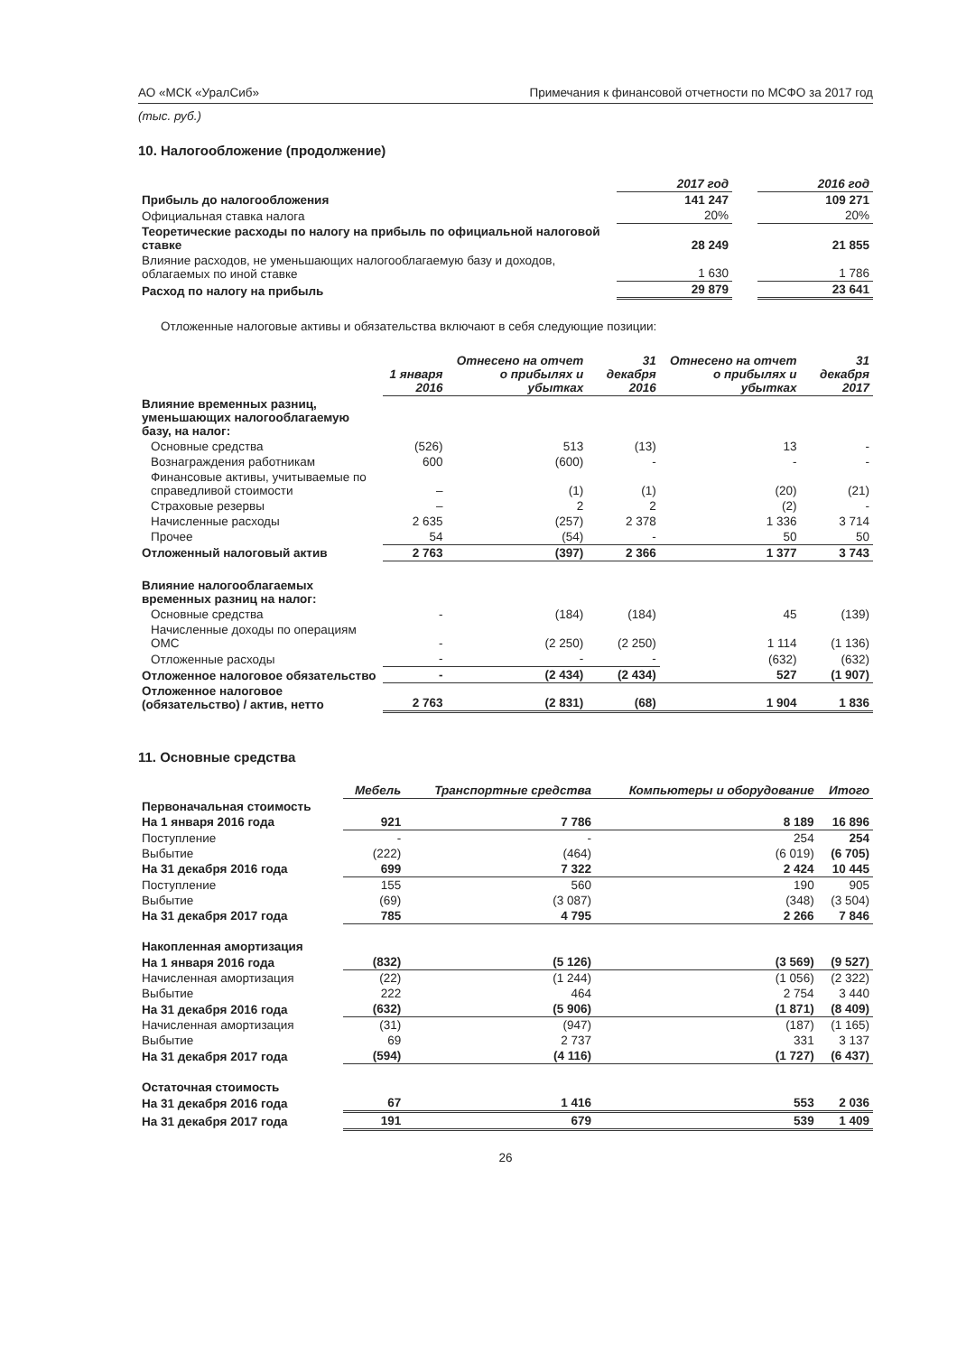АО «МСК «УралСиб» Примечания к финансовой отчетности по МСФО за 2017 год
(тыс. руб.)
10. Налогообложение (продолжение)
| | 2017 год | | 2016 год |
| Прибыль до налогообложения | 141 247 | | 109 271 |
| Официальная ставка налога | 20% | | 20% |
| Теоретические расходы по налогу на прибыль по официальной налоговой ставке | 28 249 | | 21 855 |
| Влияние расходов, не уменьшающих налогооблагаемую базу и доходов, облагаемых по иной ставке | 1 630 | | 1 786 |
| Расход по налогу на прибыль | 29 879 | | 23 641 |
Отложенные налоговые активы и обязательства включают в себя следующие позиции:
| | 1 января 2016 | Отнесено на отчет о прибылях и убытках | 31 декабря 2016 | Отнесено на отчет о прибылях и убытках | 31 декабря 2017 |
| Влияние временных разниц, уменьшающих налогооблагаемую базу, на налог: | | | | | |
| Основные средства | (526) | 513 | (13) | 13 | - |
| Вознаграждения работникам | 600 | (600) | - | - | - |
| Финансовые активы, учитываемые по справедливой стоимости | – | (1) | (1) | (20) | (21) |
| Страховые резервы | – | 2 | 2 | (2) | - |
| Начисленные расходы | 2 635 | (257) | 2 378 | 1 336 | 3 714 |
| Прочее | 54 | (54) | - | 50 | 50 |
| Отложенный налоговый актив | 2 763 | (397) | 2 366 | 1 377 | 3 743 |
| Влияние налогооблагаемых временных разниц на налог: | | | | | |
| Основные средства | - | (184) | (184) | 45 | (139) |
| Начисленные доходы по операциям ОМС | - | (2 250) | (2 250) | 1 114 | (1 136) |
| Отложенные расходы | - | - | - | (632) | (632) |
| Отложенное налоговое обязательство | - | (2 434) | (2 434) | 527 | (1 907) |
| Отложенное налоговое (обязательство) / актив, нетто | 2 763 | (2 831) | (68) | 1 904 | 1 836 |
11. Основные средства
| | Мебель | Транспортные средства | Компьютеры и оборудование | Итого |
| Первоначальная стоимость | | | | |
| На 1 января 2016 года | 921 | 7 786 | 8 189 | 16 896 |
| Поступление | - | - | 254 | 254 |
| Выбытие | (222) | (464) | (6 019) | (6 705) |
| На 31 декабря 2016 года | 699 | 7 322 | 2 424 | 10 445 |
| Поступление | 155 | 560 | 190 | 905 |
| Выбытие | (69) | (3 087) | (348) | (3 504) |
| На 31 декабря 2017 года | 785 | 4 795 | 2 266 | 7 846 |
| Накопленная амортизация | | | | |
| На 1 января 2016 года | (832) | (5 126) | (3 569) | (9 527) |
| Начисленная амортизация | (22) | (1 244) | (1 056) | (2 322) |
| Выбытие | 222 | 464 | 2 754 | 3 440 |
| На 31 декабря 2016 года | (632) | (5 906) | (1 871) | (8 409) |
| Начисленная амортизация | (31) | (947) | (187) | (1 165) |
| Выбытие | 69 | 2 737 | 331 | 3 137 |
| На 31 декабря 2017 года | (594) | (4 116) | (1 727) | (6 437) |
| Остаточная стоимость | | | | |
| На 31 декабря 2016 года | 67 | 1 416 | 553 | 2 036 |
| На 31 декабря 2017 года | 191 | 679 | 539 | 1 409 |
26